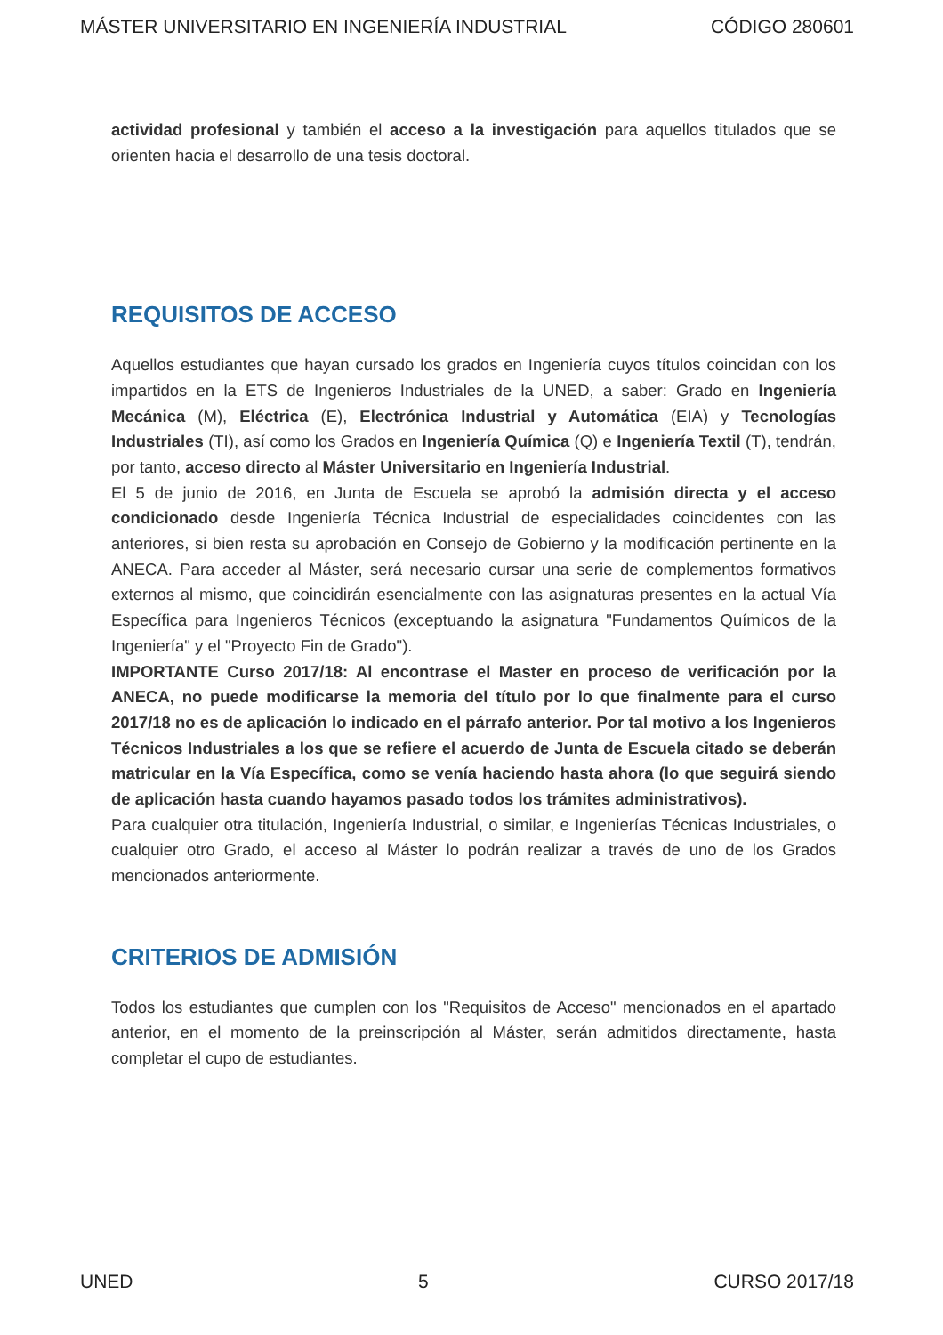MÁSTER UNIVERSITARIO EN INGENIERÍA INDUSTRIAL CÓDIGO 280601
actividad profesional y también el acceso a la investigación para aquellos titulados que se orienten hacia el desarrollo de una tesis doctoral.
REQUISITOS DE ACCESO
Aquellos estudiantes que hayan cursado los grados en Ingeniería cuyos títulos coincidan con los impartidos en la ETS de Ingenieros Industriales de la UNED, a saber: Grado en Ingeniería Mecánica (M), Eléctrica (E), Electrónica Industrial y Automática (EIA) y Tecnologías Industriales (TI), así como los Grados en Ingeniería Química (Q) e Ingeniería Textil (T), tendrán, por tanto, acceso directo al Máster Universitario en Ingeniería Industrial.
El 5 de junio de 2016, en Junta de Escuela se aprobó la admisión directa y el acceso condicionado desde Ingeniería Técnica Industrial de especialidades coincidentes con las anteriores, si bien resta su aprobación en Consejo de Gobierno y la modificación pertinente en la ANECA. Para acceder al Máster, será necesario cursar una serie de complementos formativos externos al mismo, que coincidirán esencialmente con las asignaturas presentes en la actual Vía Específica para Ingenieros Técnicos (exceptuando la asignatura "Fundamentos Químicos de la Ingeniería" y el "Proyecto Fin de Grado").
IMPORTANTE Curso 2017/18: Al encontrase el Master en proceso de verificación por la ANECA, no puede modificarse la memoria del título por lo que finalmente para el curso 2017/18 no es de aplicación lo indicado en el párrafo anterior. Por tal motivo a los Ingenieros Técnicos Industriales a los que se refiere el acuerdo de Junta de Escuela citado se deberán matricular en la Vía Específica, como se venía haciendo hasta ahora (lo que seguirá siendo de aplicación hasta cuando hayamos pasado todos los trámites administrativos).
Para cualquier otra titulación, Ingeniería Industrial, o similar, e Ingenierías Técnicas Industriales, o cualquier otro Grado, el acceso al Máster lo podrán realizar a través de uno de los Grados mencionados anteriormente.
CRITERIOS DE ADMISIÓN
Todos los estudiantes que cumplen con los "Requisitos de Acceso" mencionados en el apartado anterior, en el momento de la preinscripción al Máster, serán admitidos directamente, hasta completar el cupo de estudiantes.
UNED 5 CURSO 2017/18